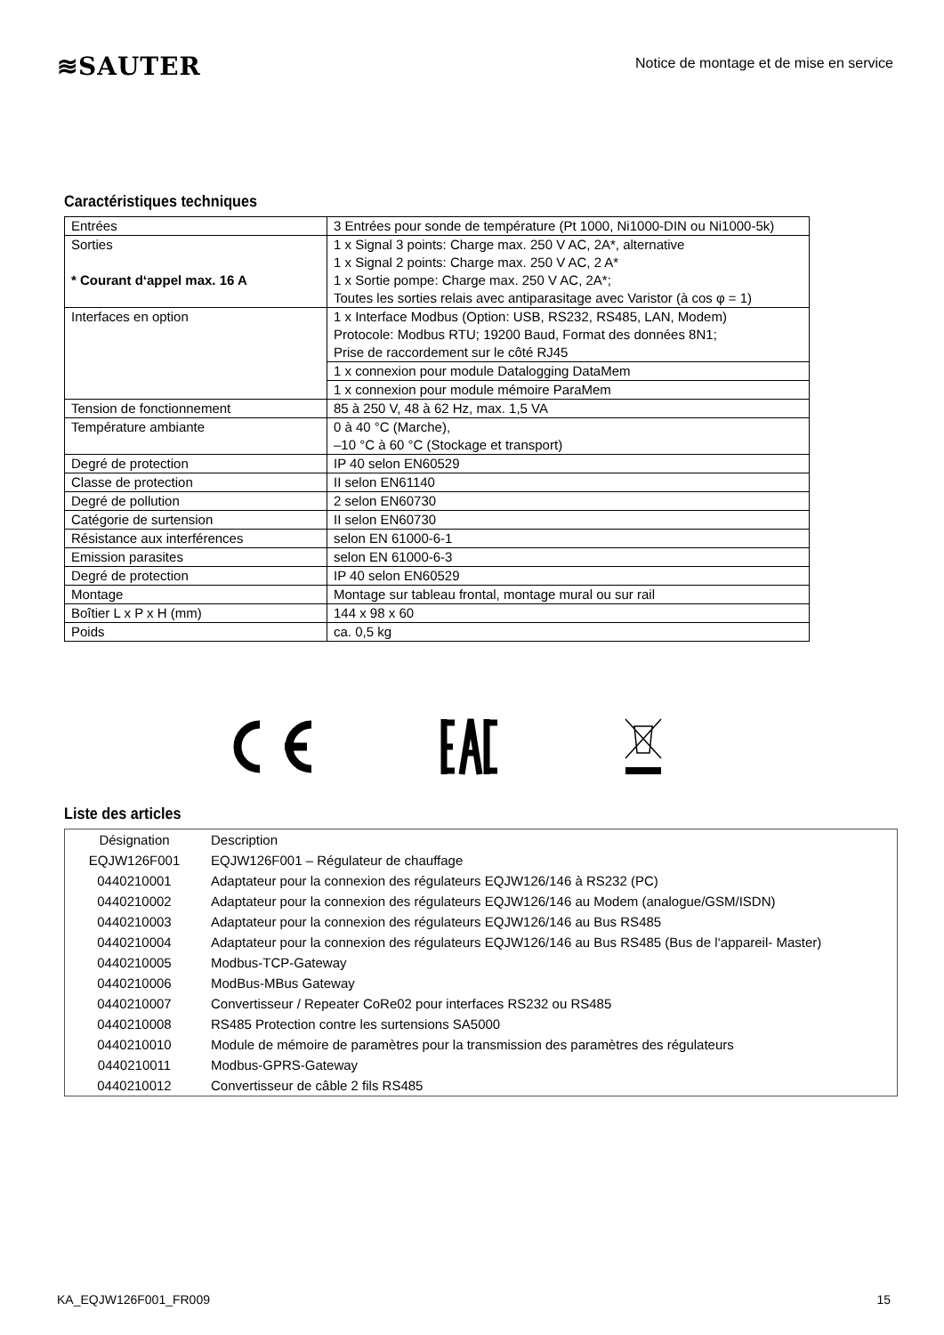≋SAUTER
Notice de montage et de mise en service
Caractéristiques techniques
| Entrées | 3 Entrées pour sonde de température (Pt 1000, Ni1000-DIN ou Ni1000-5k) |
| Sorties * Courant d‘appel max. 16 A | 1 x Signal 3 points: Charge max. 250 V AC, 2A*, alternative 1 x Signal 2 points: Charge max. 250 V AC, 2 A* 1 x Sortie pompe: Charge max. 250 V AC, 2A*; Toutes les sorties relais avec antiparasitage avec Varistor (à cos φ = 1) |
| Interfaces en option | 1 x Interface Modbus (Option: USB, RS232, RS485, LAN, Modem) Protocole: Modbus RTU; 19200 Baud, Format des données 8N1; Prise de raccordement sur le côté RJ45 |
| | 1 x connexion pour module Datalogging DataMem |
| | 1 x connexion pour module mémoire ParaMem |
| Tension de fonctionnement | 85 à 250 V, 48 à 62 Hz, max. 1,5 VA |
| Température ambiante | 0 à 40 °C (Marche), –10 °C à 60 °C (Stockage et transport) |
| Degré de protection | IP 40 selon EN60529 |
| Classe de protection | II selon EN61140 |
| Degré de pollution | 2 selon EN60730 |
| Catégorie de surtension | II selon EN60730 |
| Résistance aux interférences | selon EN 61000-6-1 |
| Emission parasites | selon EN 61000-6-3 |
| Degré de protection | IP 40 selon EN60529 |
| Montage | Montage sur tableau frontal, montage mural ou sur rail |
| Boîtier L x P x H (mm) | 144 x 98 x 60 |
| Poids | ca. 0,5 kg |
Liste des articles
| Désignation | Description |
| EQJW126F001 | EQJW126F001 – Régulateur de chauffage |
| 0440210001 | Adaptateur pour la connexion des régulateurs EQJW126/146 à RS232 (PC) |
| 0440210002 | Adaptateur pour la connexion des régulateurs EQJW126/146 au Modem (analogue/GSM/ISDN) |
| 0440210003 | Adaptateur pour la connexion des régulateurs EQJW126/146 au Bus RS485 |
| 0440210004 | Adaptateur pour la connexion des régulateurs EQJW126/146 au Bus RS485 (Bus de l‘appareil- Master) |
| 0440210005 | Modbus-TCP-Gateway |
| 0440210006 | ModBus-MBus Gateway |
| 0440210007 | Convertisseur / Repeater CoRe02 pour interfaces RS232 ou RS485 |
| 0440210008 | RS485 Protection contre les surtensions SA5000 |
| 0440210010 | Module de mémoire de paramètres pour la transmission des paramètres des régulateurs |
| 0440210011 | Modbus-GPRS-Gateway |
| 0440210012 | Convertisseur de câble 2 fils RS485 |
KA_EQJW126F001_FR009 15